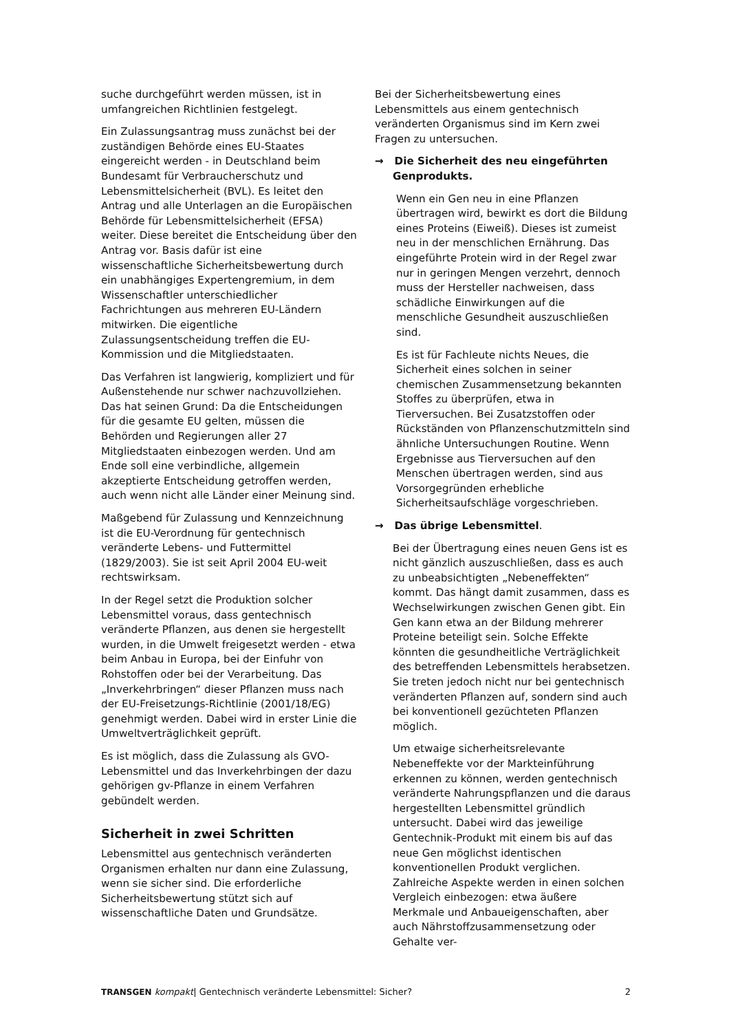suche durchgeführt werden müssen, ist in umfangreichen Richtlinien festgelegt.
Ein Zulassungsantrag muss zunächst bei der zuständigen Behörde eines EU-Staates eingereicht werden - in Deutschland beim Bundesamt für Verbraucherschutz und Lebensmittelsicherheit (BVL). Es leitet den Antrag und alle Unterlagen an die Europäischen Behörde für Lebensmittelsicherheit (EFSA) weiter. Diese bereitet die Entscheidung über den Antrag vor. Basis dafür ist eine wissenschaftliche Sicherheitsbewertung durch ein unabhängiges Expertengremium, in dem Wissenschaftler unterschiedlicher Fachrichtungen aus mehreren EU-Ländern mitwirken. Die eigentliche Zulassungsentscheidung treffen die EU-Kommission und die Mitgliedstaaten.
Das Verfahren ist langwierig, kompliziert und für Außenstehende nur schwer nachzuvollziehen. Das hat seinen Grund: Da die Entscheidungen für die gesamte EU gelten, müssen die Behörden und Regierungen aller 27 Mitgliedstaaten einbezogen werden. Und am Ende soll eine verbindliche, allgemein akzeptierte Entscheidung getroffen werden, auch wenn nicht alle Länder einer Meinung sind.
Maßgebend für Zulassung und Kennzeichnung ist die EU-Verordnung für gentechnisch veränderte Lebens- und Futtermittel (1829/2003). Sie ist seit April 2004 EU-weit rechtswirksam.
In der Regel setzt die Produktion solcher Lebensmittel voraus, dass gentechnisch veränderte Pflanzen, aus denen sie hergestellt wurden, in die Umwelt freigesetzt werden - etwa beim Anbau in Europa, bei der Einfuhr von Rohstoffen oder bei der Verarbeitung. Das „Inverkehrbringen“ dieser Pflanzen muss nach der EU-Freisetzungs-Richtlinie (2001/18/EG) genehmigt werden. Dabei wird in erster Linie die Umweltverträglichkeit geprüft.
Es ist möglich, dass die Zulassung als GVO-Lebensmittel und das Inverkehrbingen der dazu gehörigen gv-Pflanze in einem Verfahren gebündelt werden.
Sicherheit in zwei Schritten
Lebensmittel aus gentechnisch veränderten Organismen erhalten nur dann eine Zulassung, wenn sie sicher sind. Die erforderliche Sicherheitsbewertung stützt sich auf wissenschaftliche Daten und Grundsätze.
Bei der Sicherheitsbewertung eines Lebensmittels aus einem gentechnisch veränderten Organismus sind im Kern zwei Fragen zu untersuchen.
→ Die Sicherheit des neu eingeführten Genprodukts.
Wenn ein Gen neu in eine Pflanzen übertragen wird, bewirkt es dort die Bildung eines Proteins (Eiweiß). Dieses ist zumeist neu in der menschlichen Ernährung. Das eingeführte Protein wird in der Regel zwar nur in geringen Mengen verzehrt, dennoch muss der Hersteller nachweisen, dass schädliche Einwirkungen auf die menschliche Gesundheit auszuschließen sind.
Es ist für Fachleute nichts Neues, die Sicherheit eines solchen in seiner chemischen Zusammensetzung bekannten Stoffes zu überprüfen, etwa in Tierversuchen. Bei Zusatzstoffen oder Rückständen von Pflanzenschutzmitteln sind ähnliche Untersuchungen Routine. Wenn Ergebnisse aus Tierversuchen auf den Menschen übertragen werden, sind aus Vorsorgegründen erhebliche Sicherheitsaufschläge vorgeschrieben.
→ Das übrige Lebensmittel.
Bei der Übertragung eines neuen Gens ist es nicht gänzlich auszuschließen, dass es auch zu unbeabsichtigten „Nebeneffekten“ kommt. Das hängt damit zusammen, dass es Wechselwirkungen zwischen Genen gibt. Ein Gen kann etwa an der Bildung mehrerer Proteine beteiligt sein. Solche Effekte könnten die gesundheitliche Verträglichkeit des betreffenden Lebensmittels herabsetzen. Sie treten jedoch nicht nur bei gentechnisch veränderten Pflanzen auf, sondern sind auch bei konventionell gezüchteten Pflanzen möglich.
Um etwaige sicherheitsrelevante Nebeneffekte vor der Markteinführung erkennen zu können, werden gentechnisch veränderte Nahrungspflanzen und die daraus hergestellten Lebensmittel gründlich untersucht. Dabei wird das jeweilige Gentechnik-Produkt mit einem bis auf das neue Gen möglichst identischen konventionellen Produkt verglichen. Zahlreiche Aspekte werden in einen solchen Vergleich einbezogen: etwa äußere Merkmale und Anbaueigenschaften, aber auch Nährstoffzusammensetzung oder Gehalte ver-
TRANSGEN kompakt| Gentechnisch veränderte Lebensmittel: Sicher? 2